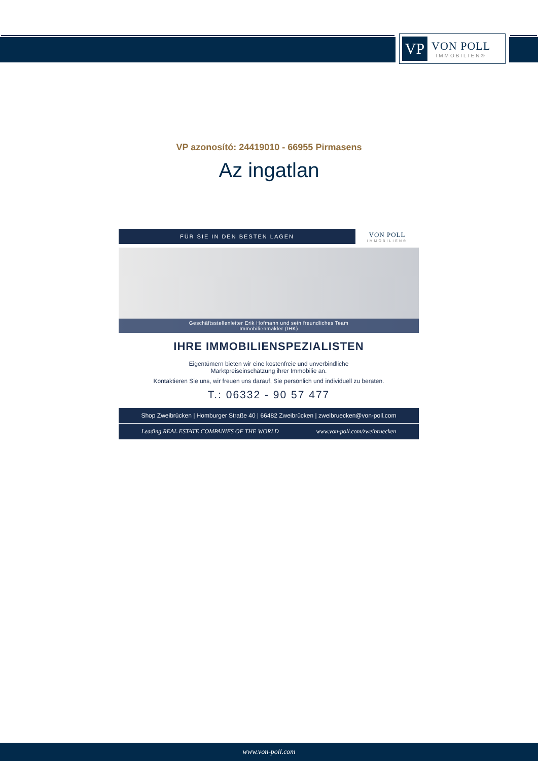VP
VON POLL
IMMOBILIEN®
VP azonosító: 24419010 - 66955 Pirmasens
Az ingatlan
FÜR SIE IN DEN BESTEN LAGEN
VON POLL
IMMOBILIEN®
Geschäftsstellenleiter Erik Hofmann und sein freundliches Team
Immobilienmakler (IHK)
IHRE IMMOBILIENSPEZIALISTEN
Eigentümern bieten wir eine kostenfreie und unverbindliche
Marktpreiseinschätzung ihrer Immobilie an.
Kontaktieren Sie uns, wir freuen uns darauf, Sie persönlich und individuell zu beraten.
T.: 06332 - 90 57 477
Shop Zweibrücken | Homburger Straße 40 | 66482 Zweibrücken | zweibruecken@von-poll.com
Leading REAL ESTATE COMPANIES OF THE WORLD www.von-poll.com/zweibruecken
www.von-poll.com